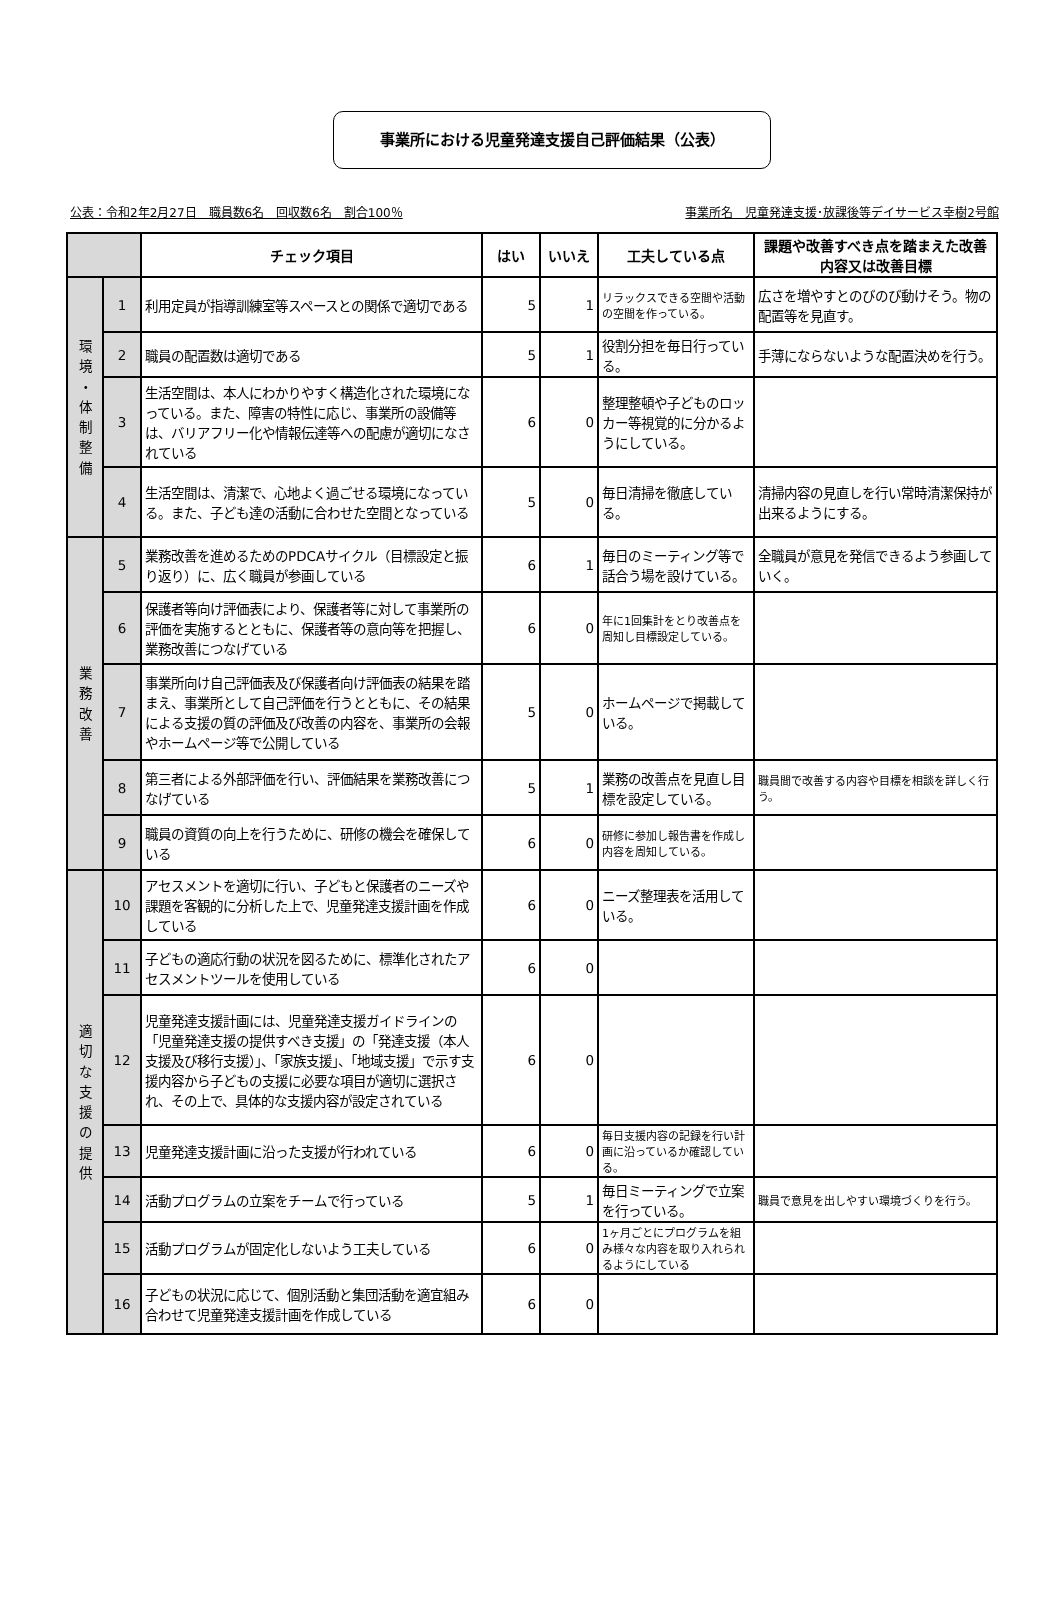事業所における児童発達支援自己評価結果（公表）
公表：令和2年2月27日　職員数6名　回収数6名　割合100％ 事業所名　児童発達支援･放課後等デイサービス幸樹2号館
| | | チェック項目 | はい | いいえ | 工夫している点 | 課題や改善すべき点を踏まえた改善内容又は改善目標 |
| --- | --- | --- | --- | --- | --- | --- |
| 環 境 ・ 体 制 整 備 | 1 | 利用定員が指導訓練室等スペースとの関係で適切である | 5 | 1 | リラックスできる空間や活動の空間を作っている。 | 広さを増やすとのびのび動けそう。物の配置等を見直す。 |
| | 2 | 職員の配置数は適切である | 5 | 1 | 役割分担を毎日行っている。 | 手薄にならないような配置決めを行う。 |
| | 3 | 生活空間は、本人にわかりやすく構造化された環境になっている。また、障害の特性に応じ、事業所の設備等は、バリアフリー化や情報伝達等への配慮が適切になされている | 6 | 0 | 整理整頓や子どものロッカー等視覚的に分かるようにしている。 | |
| | 4 | 生活空間は、清潔で、心地よく過ごせる環境になっている。また、子ども達の活動に合わせた空間となっている | 5 | 0 | 毎日清掃を徹底している。 | 清掃内容の見直しを行い常時清潔保持が出来るようにする。 |
| 業 務 改 善 | 5 | 業務改善を進めるためのPDCAサイクル（目標設定と振り返り）に、広く職員が参画している | 6 | 1 | 毎日のミーティング等で話合う場を設けている。 | 全職員が意見を発信できるよう参画していく。 |
| | 6 | 保護者等向け評価表により、保護者等に対して事業所の評価を実施するとともに、保護者等の意向等を把握し、業務改善につなげている | 6 | 0 | 年に1回集計をとり改善点を周知し目標設定している。 | |
| | 7 | 事業所向け自己評価表及び保護者向け評価表の結果を踏まえ、事業所として自己評価を行うとともに、その結果による支援の質の評価及び改善の内容を、事業所の会報やホームページ等で公開している | 5 | 0 | ホームページで掲載している。 | |
| | 8 | 第三者による外部評価を行い、評価結果を業務改善につなげている | 5 | 1 | 業務の改善点を見直し目標を設定している。 | 職員間で改善する内容や目標を相談を詳しく行う。 |
| | 9 | 職員の資質の向上を行うために、研修の機会を確保している | 6 | 0 | 研修に参加し報告書を作成し内容を周知している。 | |
| 適 切 な 支 援 の 提 供 | 10 | アセスメントを適切に行い、子どもと保護者のニーズや課題を客観的に分析した上で、児童発達支援計画を作成している | 6 | 0 | ニーズ整理表を活用している。 | |
| | 11 | 子どもの適応行動の状況を図るために、標準化されたアセスメントツールを使用している | 6 | 0 | | |
| | 12 | 児童発達支援計画には、児童発達支援ガイドラインの「児童発達支援の提供すべき支援」の「発達支援（本人支援及び移行支援）」、「家族支援」、「地域支援」で示す支援内容から子どもの支援に必要な項目が適切に選択され、その上で、具体的な支援内容が設定されている | 6 | 0 | | |
| | 13 | 児童発達支援計画に沿った支援が行われている | 6 | 0 | 毎日支援内容の記録を行い計画に沿っているか確認している。 | |
| | 14 | 活動プログラムの立案をチームで行っている | 5 | 1 | 毎日ミーティングで立案を行っている。 | 職員で意見を出しやすい環境づくりを行う。 |
| | 15 | 活動プログラムが固定化しないよう工夫している | 6 | 0 | 1ヶ月ごとにプログラムを組み様々な内容を取り入れられるようにしている | |
| | 16 | 子どもの状況に応じて、個別活動と集団活動を適宜組み合わせて児童発達支援計画を作成している | 6 | 0 | | |